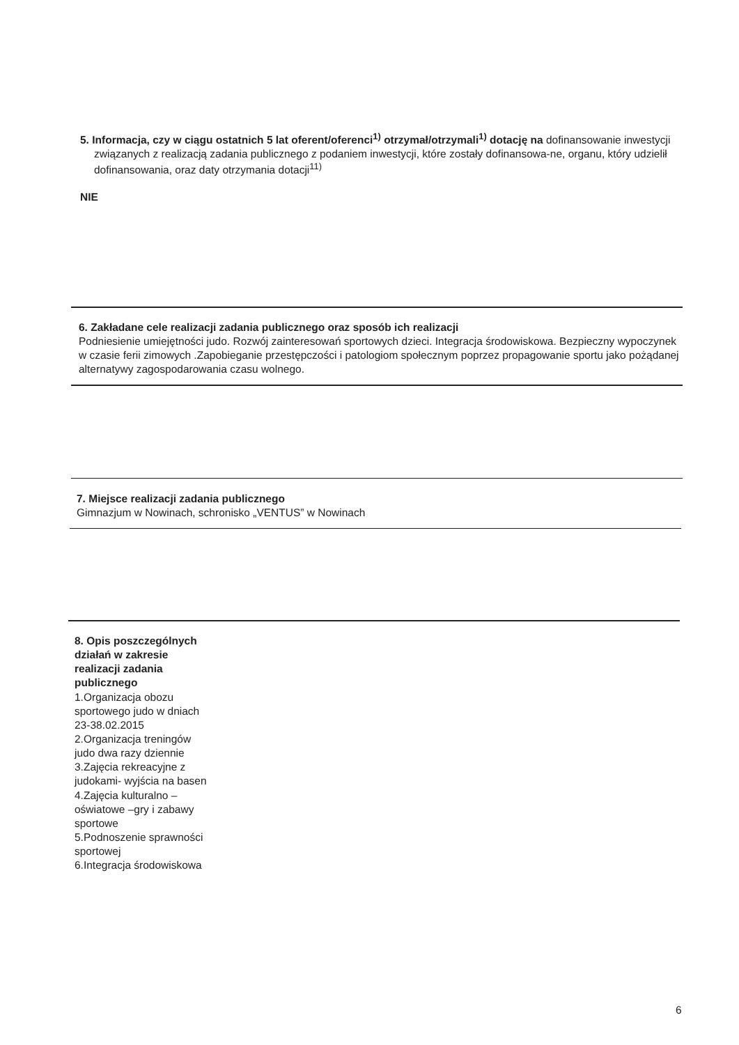5. Informacja, czy w ciągu ostatnich 5 lat oferent/oferenci<sup>1)</sup> otrzymał/otrzymali<sup>1)</sup> dotację na dofinansowanie inwestycji związanych z realizacją zadania publicznego z podaniem inwestycji, które zostały dofinansowa-ne, organu, który udzielił dofinansowania, oraz daty otrzymania dotacji<sup>11)</sup>
NIE
6. Zakładane cele realizacji zadania publicznego oraz sposób ich realizacji
Podniesienie umiejętności judo. Rozwój zainteresowań sportowych dzieci. Integracja środowiskowa. Bezpieczny wypoczynek w czasie ferii zimowych .Zapobieganie przestępczości i patologiom społecznym poprzez propagowanie sportu jako pożądanej alternatywy zagospodarowania czasu wolnego.
7. Miejsce realizacji zadania publicznego
Gimnazjum w Nowinach, schronisko „VENTUS” w Nowinach
8. Opis poszczególnych działań w zakresie realizacji zadania publicznego
1.Organizacja obozu sportowego judo w dniach 23-38.02.2015
2.Organizacja treningów judo dwa razy dziennie
3.Zajęcia rekreacyjne z judokami- wyjścia na basen
4.Zajęcia kulturalno – oświatowe –gry i zabawy sportowe
5.Podnoszenie sprawności sportowej
6.Integracja środowiskowa
6